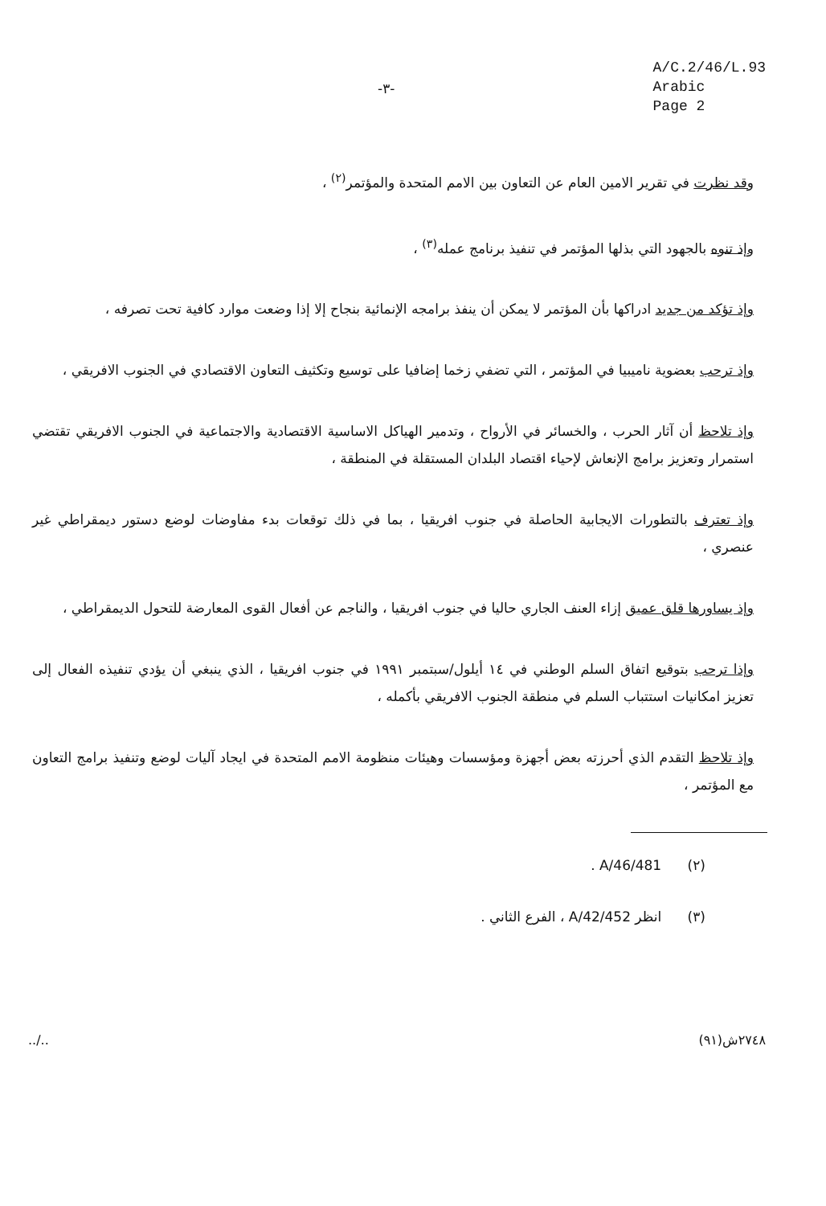-٣-
A/C.2/46/L.93
Arabic
Page 2
وقد نظرت في تقرير الامين العام عن التعاون بين الامم المتحدة والمؤتمر<sup>(٢)</sup> ،
وإذ تنوه بالجهود التي بذلها المؤتمر في تنفيذ برنامج عمله<sup>(٣)</sup> ،
وإذ تؤكد من جديد ادراكها بأن المؤتمر لا يمكن أن ينفذ برامجه الإنمائية بنجاح إلا إذا وضعت موارد كافية تحت تصرفه ،
وإذ ترحب بعضوية ناميبيا في المؤتمر ، التي تضفي زخما إضافيا على توسيع وتكثيف التعاون الاقتصادي في الجنوب الافريقي ،
وإذ تلاحظ أن آثار الحرب ، والخسائر في الأرواح ، وتدمير الهياكل الاساسية الاقتصادية والاجتماعية في الجنوب الافريقي تقتضي استمرار وتعزيز برامج الإنعاش لإحياء اقتصاد البلدان المستقلة في المنطقة ،
وإذ تعترف بالتطورات الايجابية الحاصلة في جنوب افريقيا ، بما في ذلك توقعات بدء مفاوضات لوضع دستور ديمقراطي غير عنصري ،
وإذ يساورها قلق عميق إزاء العنف الجاري حاليا في جنوب افريقيا ، والناجم عن أفعال القوى المعارضة للتحول الديمقراطي ،
وإذا ترحب بتوقيع اتفاق السلم الوطني في ١٤ أيلول/سبتمبر ١٩٩١ في جنوب افريقيا ، الذي ينبغي أن يؤدي تنفيذه الفعال إلى تعزيز امكانيات استتباب السلم في منطقة الجنوب الافريقي بأكمله ،
وإذ تلاحظ التقدم الذي أحرزته بعض أجهزة ومؤسسات وهيئات منظومة الامم المتحدة في ايجاد آليات لوضع وتنفيذ برامج التعاون مع المؤتمر ،
(٢) A/46/481 .
(٣) انظر A/42/452 ، الفرع الثاني .
../.. ٢٧٤٨ش(٩١)